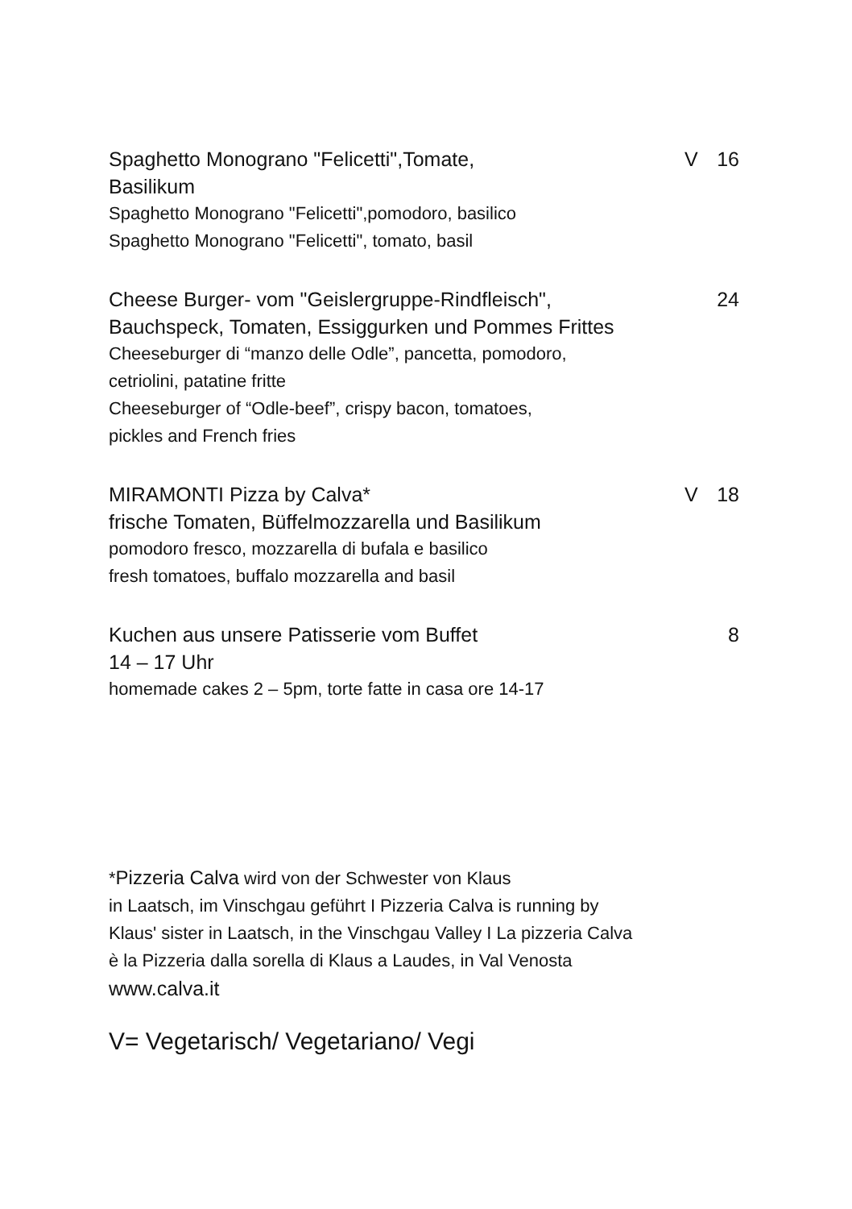Spaghetto Monograno "Felicetti",Tomate,
V 16
Basilikum
Spaghetto Monograno "Felicetti",pomodoro, basilico
Spaghetto Monograno "Felicetti", tomato, basil
Cheese Burger- vom "Geislergruppe-Rindfleisch",
24
Bauchspeck, Tomaten, Essiggurken und Pommes Frittes
Cheeseburger di “manzo delle Odle”, pancetta, pomodoro,
cetriolini, patatine fritte
Cheeseburger of “Odle-beef”, crispy bacon, tomatoes,
pickles and French fries
MIRAMONTI Pizza by Calva* V 18
frische Tomaten, Büffelmozzarella und Basilikum
pomodoro fresco, mozzarella di bufala e basilico
fresh tomatoes, buffalo mozzarella and basil
Kuchen aus unsere Patisserie vom Buffet
8
14 – 17 Uhr
homemade cakes 2 – 5pm, torte fatte in casa ore 14-17
*Pizzeria Calva wird von der Schwester von Klaus
in Laatsch, im Vinschgau geführt I Pizzeria Calva is running by
Klaus' sister in Laatsch, in the Vinschgau Valley I La pizzeria Calva
è la Pizzeria dalla sorella di Klaus a Laudes, in Val Venosta
www.calva.it
V= Vegetarisch/ Vegetariano/ Vegi